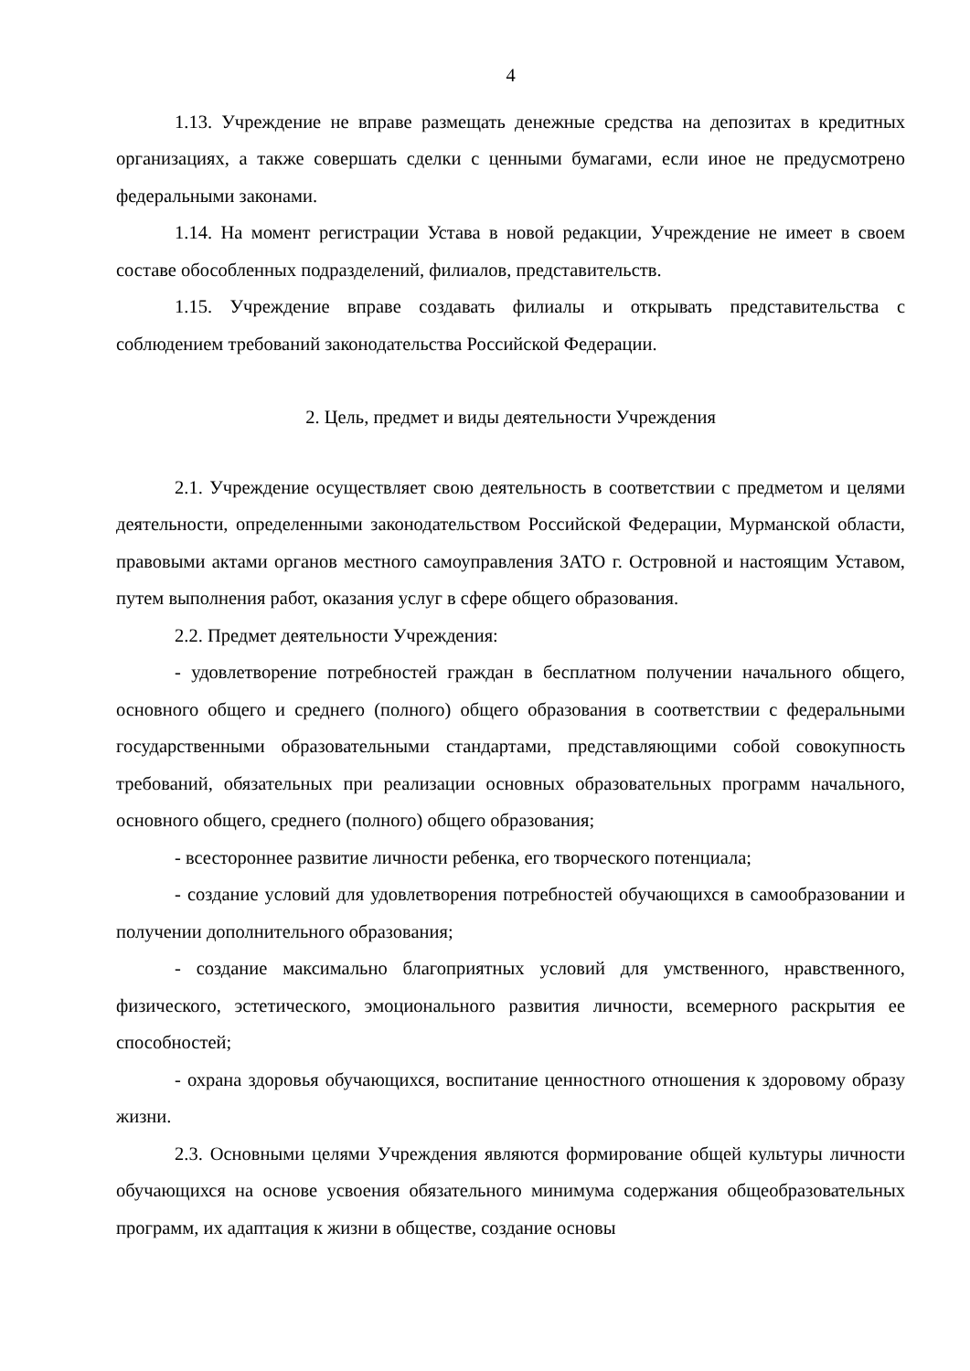4
1.13. Учреждение не вправе размещать денежные средства на депозитах в кредитных организациях, а также совершать сделки с ценными бумагами, если иное не предусмотрено федеральными законами.
1.14. На момент регистрации Устава в новой редакции, Учреждение не имеет в своем составе обособленных подразделений, филиалов, представительств.
1.15. Учреждение вправе создавать филиалы и открывать представительства с соблюдением требований законодательства Российской Федерации.
2. Цель, предмет и виды деятельности Учреждения
2.1. Учреждение осуществляет свою деятельность в соответствии с предметом и целями деятельности, определенными законодательством Российской Федерации, Мурманской области, правовыми актами органов местного самоуправления ЗАТО г. Островной и настоящим Уставом, путем выполнения работ, оказания услуг в сфере общего образования.
2.2. Предмет деятельности Учреждения:
- удовлетворение потребностей граждан в бесплатном получении начального общего, основного общего и среднего (полного) общего образования в соответствии с федеральными государственными образовательными стандартами, представляющими собой совокупность требований, обязательных при реализации основных образовательных программ начального, основного общего, среднего (полного) общего образования;
- всестороннее развитие личности ребенка, его творческого потенциала;
- создание условий для удовлетворения потребностей обучающихся в самообразовании и получении дополнительного образования;
- создание максимально благоприятных условий для умственного, нравственного, физического, эстетического, эмоционального развития личности, всемерного раскрытия ее способностей;
- охрана здоровья обучающихся, воспитание ценностного отношения к здоровому образу жизни.
2.3. Основными целями Учреждения являются формирование общей культуры личности обучающихся на основе усвоения обязательного минимума содержания общеобразовательных программ, их адаптация к жизни в обществе, создание основы